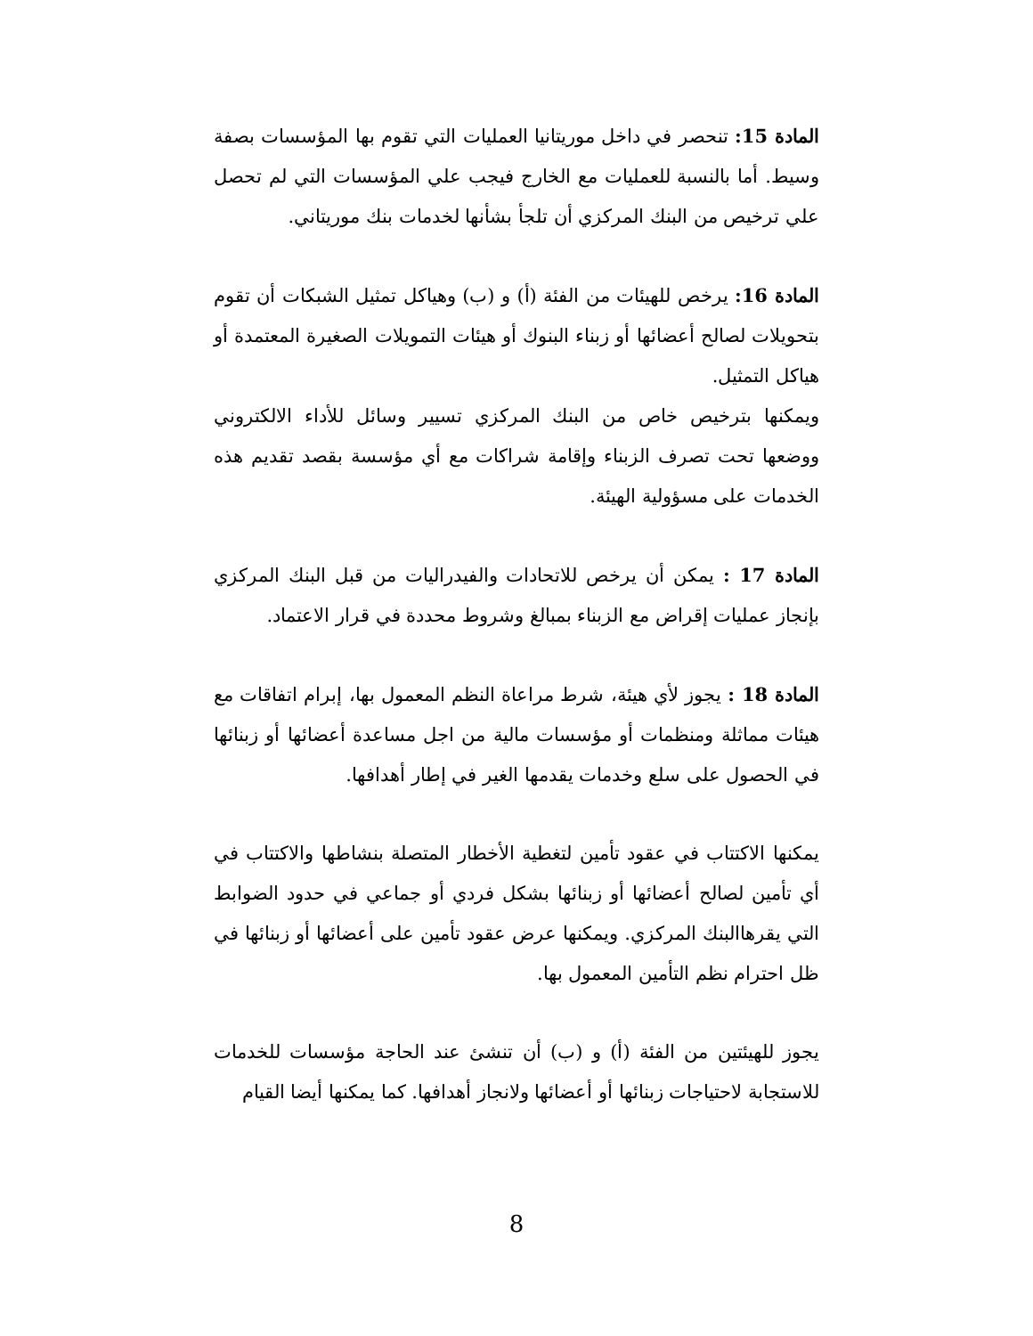المادة 15: تنحصر في داخل موريتانيا العمليات التي تقوم بها المؤسسات بصفة وسيط. أما بالنسبة للعمليات مع الخارج فيجب علي المؤسسات التي لم تحصل علي ترخيص من البنك المركزي أن تلجأ بشأنها لخدمات بنك موريتاني.
المادة 16: يرخص للهيئات من الفئة (أ) و (ب) وهياكل تمثيل الشبكات أن تقوم بتحويلات لصالح أعضائها أو زبناء البنوك أو هيئات التمويلات الصغيرة المعتمدة أو هياكل التمثيل.
ويمكنها بترخيص خاص من البنك المركزي تسيير وسائل للأداء الالكتروني ووضعها تحت تصرف الزبناء وإقامة شراكات مع أي مؤسسة بقصد تقديم هذه الخدمات على مسؤولية الهيئة.
المادة 17 : يمكن أن يرخص للاتحادات والفيدراليات من قبل البنك المركزي بإنجاز عمليات إقراض مع الزبناء بمبالغ وشروط محددة في قرار الاعتماد.
المادة 18 : يجوز لأي هيئة، شرط مراعاة النظم المعمول بها، إبرام اتفاقات مع هيئات مماثلة ومنظمات أو مؤسسات مالية من اجل مساعدة أعضائها أو زبنائها في الحصول على سلع وخدمات يقدمها الغير في إطار أهدافها.
يمكنها الاكتتاب في عقود تأمين لتغطية الأخطار المتصلة بنشاطها والاكتتاب في أي تأمين لصالح أعضائها أو زبنائها بشكل فردي أو جماعي في حدود الضوابط التي يقرهاالبنك المركزي. ويمكنها عرض عقود تأمين على أعضائها أو زبنائها في ظل احترام نظم التأمين المعمول بها.
يجوز للهيئتين من الفئة (أ) و (ب) أن تنشئ عند الحاجة مؤسسات للخدمات للاستجابة لاحتياجات زبنائها أو أعضائها ولانجاز أهدافها. كما يمكنها أيضا القيام
8